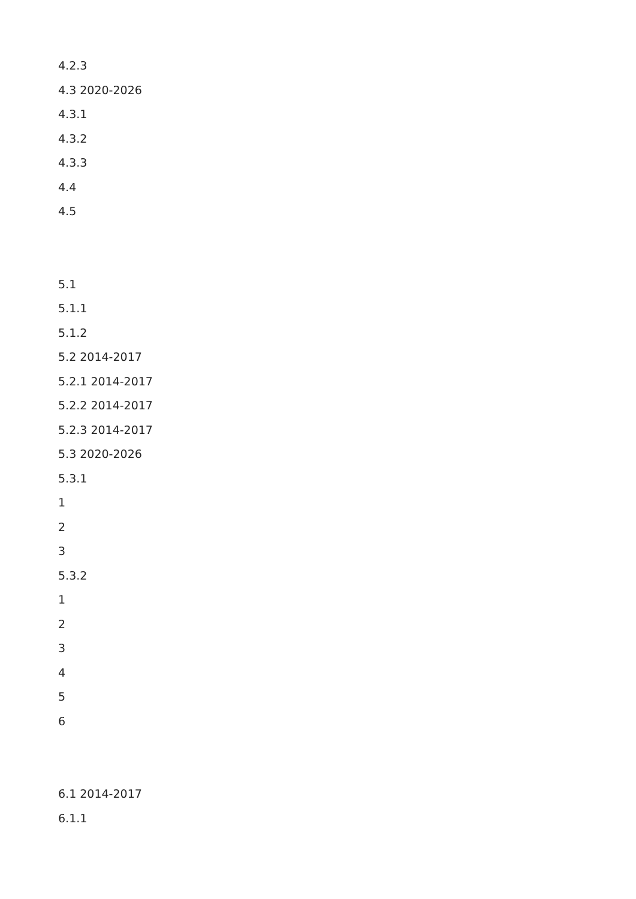4.2.3
4.3 2020-2026
4.3.1
4.3.2
4.3.3
4.4
4.5
5.1
5.1.1
5.1.2
5.2 2014-2017
5.2.1 2014-2017
5.2.2 2014-2017
5.2.3 2014-2017
5.3 2020-2026
5.3.1
1
2
3
5.3.2
1
2
3
4
5
6
6.1 2014-2017
6.1.1